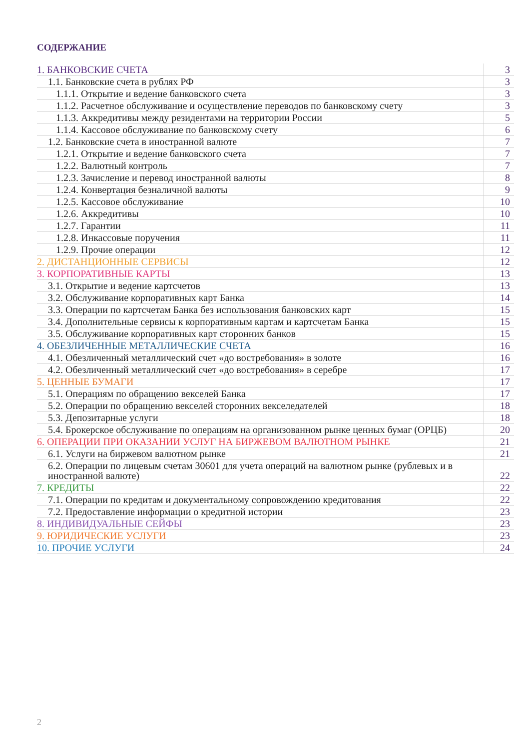СОДЕРЖАНИЕ
| 1. БАНКОВСКИЕ СЧЕТА | 3 |
| 1.1. Банковские счета в рублях РФ | 3 |
| 1.1.1. Открытие и ведение банковского счета | 3 |
| 1.1.2. Расчетное обслуживание и осуществление переводов по банковскому счету | 3 |
| 1.1.3. Аккредитивы между резидентами на территории России | 5 |
| 1.1.4. Кассовое обслуживание по банковскому счету | 6 |
| 1.2. Банковские счета в иностранной валюте | 7 |
| 1.2.1. Открытие и ведение банковского счета | 7 |
| 1.2.2. Валютный контроль | 7 |
| 1.2.3. Зачисление и перевод иностранной валюты | 8 |
| 1.2.4. Конвертация безналичной валюты | 9 |
| 1.2.5. Кассовое обслуживание | 10 |
| 1.2.6. Аккредитивы | 10 |
| 1.2.7. Гарантии | 11 |
| 1.2.8. Инкассовые поручения | 11 |
| 1.2.9. Прочие операции | 12 |
| 2. ДИСТАНЦИОННЫЕ СЕРВИСЫ | 12 |
| 3. КОРПОРАТИВНЫЕ КАРТЫ | 13 |
| 3.1. Открытие и ведение картсчетов | 13 |
| 3.2. Обслуживание корпоративных карт Банка | 14 |
| 3.3. Операции по картсчетам Банка без использования банковских карт | 15 |
| 3.4. Дополнительные сервисы к корпоративным картам и картсчетам Банка | 15 |
| 3.5. Обслуживание корпоративных карт сторонних банков | 15 |
| 4. ОБЕЗЛИЧЕННЫЕ МЕТАЛЛИЧЕСКИЕ СЧЕТА | 16 |
| 4.1. Обезличенный металлический счет «до востребования» в золоте | 16 |
| 4.2. Обезличенный металлический счет «до востребования» в серебре | 17 |
| 5. ЦЕННЫЕ БУМАГИ | 17 |
| 5.1. Операциям по обращению векселей Банка | 17 |
| 5.2. Операции по обращению векселей сторонних векселедателей | 18 |
| 5.3. Депозитарные услуги | 18 |
| 5.4. Брокерское обслуживание по операциям на организованном рынке ценных бумаг (ОРЦБ) | 20 |
| 6. ОПЕРАЦИИ ПРИ ОКАЗАНИИ УСЛУГ НА БИРЖЕВОМ ВАЛЮТНОМ РЫНКЕ | 21 |
| 6.1. Услуги на биржевом валютном рынке | 21 |
| 6.2. Операции по лицевым счетам 30601 для учета операций на валютном рынке (рублевых и в иностранной валюте) | 22 |
| 7. КРЕДИТЫ | 22 |
| 7.1. Операции по кредитам и документальному сопровождению кредитования | 22 |
| 7.2. Предоставление информации о кредитной истории | 23 |
| 8. ИНДИВИДУАЛЬНЫЕ СЕЙФЫ | 23 |
| 9. ЮРИДИЧЕСКИЕ УСЛУГИ | 23 |
| 10. ПРОЧИЕ УСЛУГИ | 24 |
2